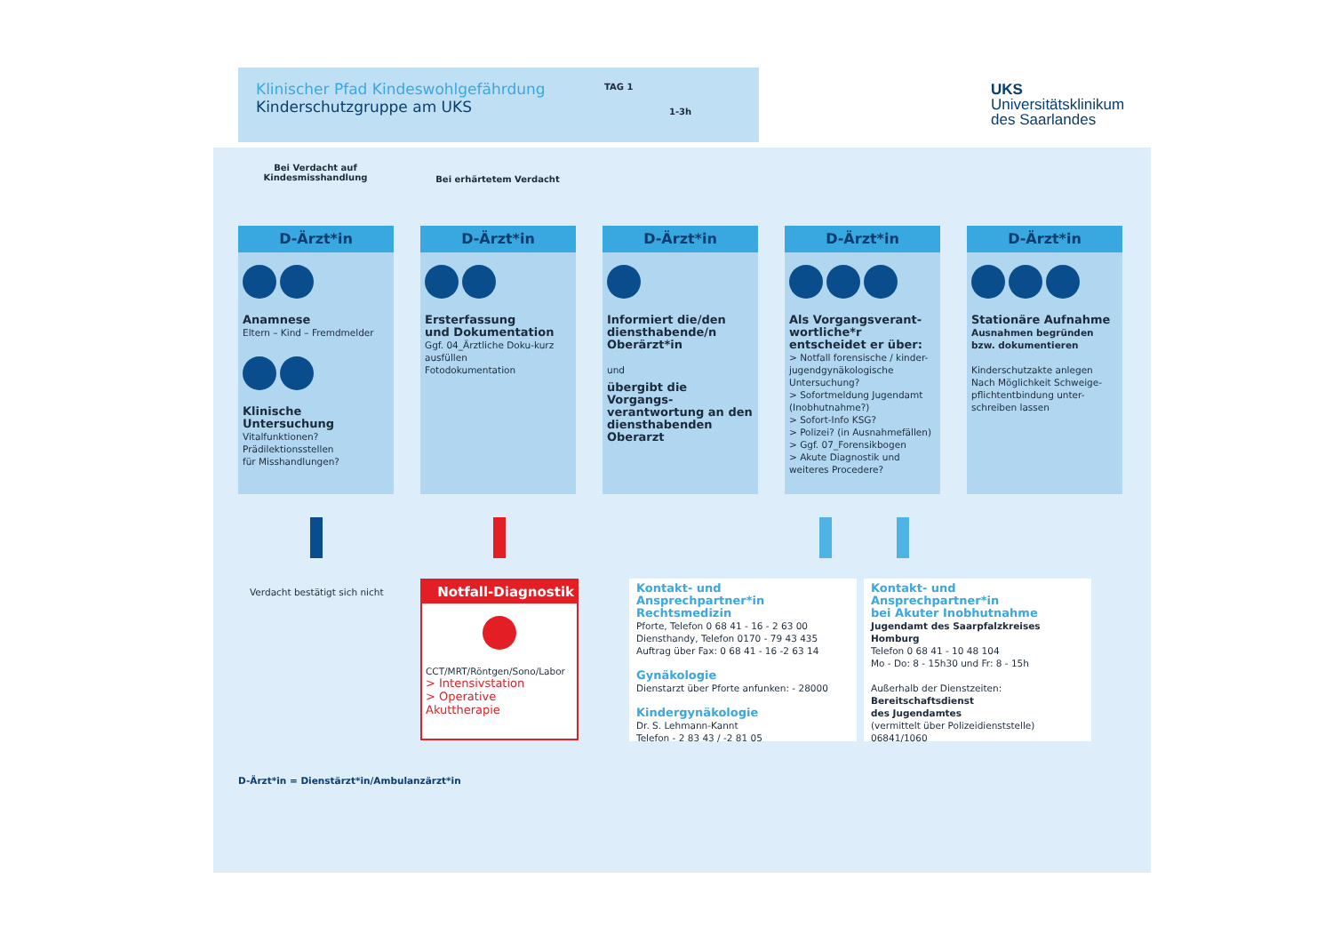Klinischer Pfad Kindeswohlgefährdung
Kinderschutzgruppe am UKS
TAG 1
1-3h
UKS
Universitätsklinikum
des Saarlandes
Bei Verdacht auf
Kindesmisshandlung
Bei erhärtetem Verdacht
D-Ärzt*in
Anamnese
Eltern – Kind – Fremdmelder
Klinische Untersuchung
Vitalfunktionen?
Prädilektionsstellen
für Misshandlungen?
D-Ärzt*in
Ersterfassung
und Dokumentation
Ggf. 04_Ärztliche Doku-kurz ausfüllen
Fotodokumentation
D-Ärzt*in
Informiert die/den diensthabende/n Oberärzt*in
und
übergibt die Vorgangs-verantwortung an den diensthabenden Oberarzt
D-Ärzt*in
Als Vorgangsverant-wortliche*r entscheidet er über:
> Notfall forensische / kinder-jugendgynäkologische Untersuchung?
> Sofortmeldung Jugendamt (Inobhutnahme?)
> Sofort-Info KSG?
> Polizei? (in Ausnahmefällen)
> Ggf. 07_Forensikbogen
> Akute Diagnostik und weiteres Procedere?
D-Ärzt*in
Stationäre Aufnahme
Ausnahmen begründen bzw. dokumentieren
Kinderschutzakte anlegen
Nach Möglichkeit Schweige-pflichtentbindung unter-schreiben lassen
Verdacht bestätigt sich nicht
Notfall-Diagnostik
CCT/MRT/Röntgen/Sono/Labor
> Intensivstation
> Operative Akuttherapie
Kontakt- und Ansprechpartner*in
Rechtsmedizin
Pforte, Telefon 0 68 41 - 16 - 2 63 00
Diensthandy, Telefon 0170 - 79 43 435
Auftrag über Fax: 0 68 41 - 16 -2 63 14
Gynäkologie
Dienstarzt über Pforte anfunken: - 28000
Kindergynäkologie
Dr. S. Lehmann-Kannt
Telefon - 2 83 43 / -2 81 05
Kontakt- und Ansprechpartner*in
bei Akuter Inobhutnahme
Jugendamt des Saarpfalzkreises Homburg
Telefon 0 68 41 - 10 48 104
Mo - Do: 8 - 15h30 und Fr: 8 - 15h
Außerhalb der Dienstzeiten:
Bereitschaftsdienst
des Jugendamtes
(vermittelt über Polizeidienststelle)
06841/1060
D-Ärzt*in = Dienstärzt*in/Ambulanzärzt*in